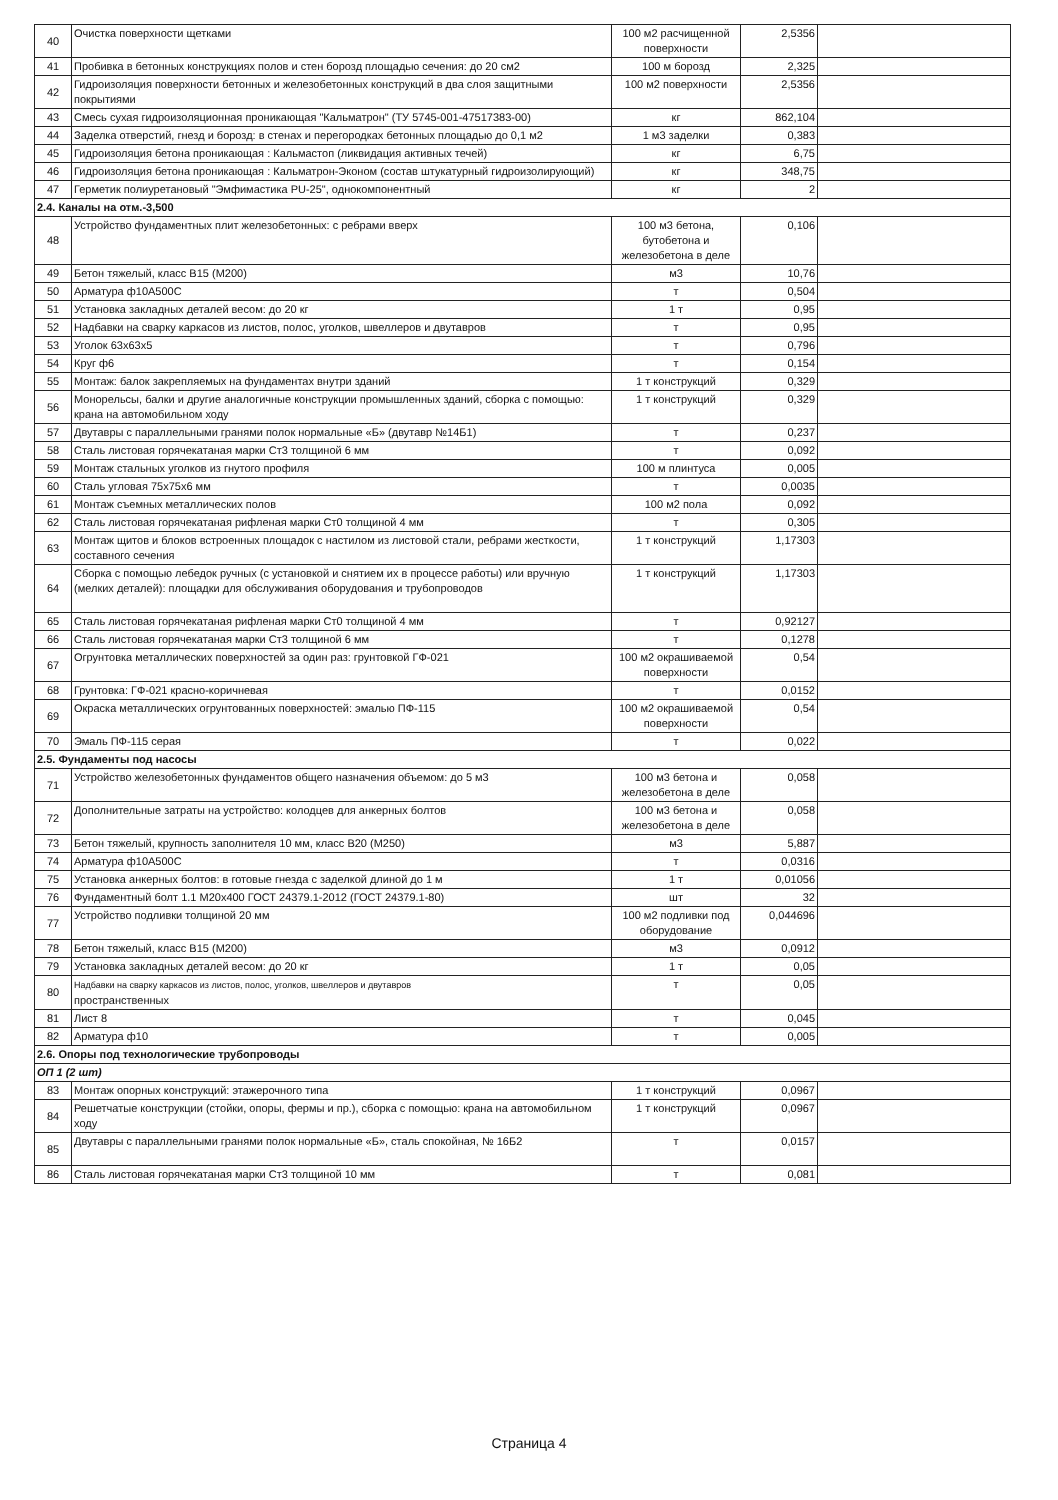| 40 | Очистка поверхности щетками | 100 м2 расчищенной поверхности | 2,5356 | |
| 41 | Пробивка в бетонных конструкциях полов и стен борозд площадью сечения: до 20 см2 | 100 м борозд | 2,325 | |
| 42 | Гидроизоляция поверхности бетонных и железобетонных конструкций в два слоя защитными покрытиями | 100 м2 поверхности | 2,5356 | |
| 43 | Смесь сухая гидроизоляционная проникающая "Кальматрон" (ТУ 5745-001-47517383-00) | кг | 862,104 | |
| 44 | Заделка отверстий, гнезд и борозд: в стенах и перегородках бетонных площадью до 0,1 м2 | 1 м3 заделки | 0,383 | |
| 45 | Гидроизоляция бетона проникающая : Кальмастоп (ликвидация активных течей) | кг | 6,75 | |
| 46 | Гидроизоляция бетона проникающая : Кальматрон-Эконом (состав штукатурный гидроизолирующий) | кг | 348,75 | |
| 47 | Герметик полиуретановый "Эмфимастика PU-25", однокомпонентный | кг | 2 | |
| 2.4. Каналы на отм.-3,500 | | | | |
| 48 | Устройство фундаментных плит железобетонных: с ребрами вверх | 100 м3 бетона, бутобетона и железобетона в деле | 0,106 | |
| 49 | Бетон тяжелый, класс В15 (М200) | м3 | 10,76 | |
| 50 | Арматура ф10А500С | т | 0,504 | |
| 51 | Установка закладных деталей весом: до 20 кг | 1 т | 0,95 | |
| 52 | Надбавки на сварку каркасов из листов, полос, уголков, швеллеров и двутавров | т | 0,95 | |
| 53 | Уголок 63х63х5 | т | 0,796 | |
| 54 | Круг ф6 | т | 0,154 | |
| 55 | Монтаж: балок закрепляемых на фундаментах внутри зданий | 1 т конструкций | 0,329 | |
| 56 | Монорельсы, балки и другие аналогичные конструкции промышленных зданий, сборка с помощью: крана на автомобильном ходу | 1 т конструкций | 0,329 | |
| 57 | Двутавры с параллельными гранями полок нормальные «Б» (двутавр №14Б1) | т | 0,237 | |
| 58 | Сталь листовая горячекатаная марки Ст3 толщиной 6 мм | т | 0,092 | |
| 59 | Монтаж стальных уголков из гнутого профиля | 100 м плинтуса | 0,005 | |
| 60 | Сталь угловая 75х75х6 мм | т | 0,0035 | |
| 61 | Монтаж съемных металлических полов | 100 м2 пола | 0,092 | |
| 62 | Сталь листовая горячекатаная рифленая марки Ст0 толщиной 4 мм | т | 0,305 | |
| 63 | Монтаж щитов и блоков встроенных площадок с настилом из листовой стали, ребрами жесткости, составного сечения | 1 т конструкций | 1,17303 | |
| 64 | Сборка с помощью лебедок ручных (с установкой и снятием их в процессе работы) или вручную (мелких деталей): площадки для обслуживания оборудования и трубопроводов | 1 т конструкций | 1,17303 | |
| 65 | Сталь листовая горячекатаная рифленая марки Ст0 толщиной 4 мм | т | 0,92127 | |
| 66 | Сталь листовая горячекатаная марки Ст3 толщиной 6 мм | т | 0,1278 | |
| 67 | Огрунтовка металлических поверхностей за один раз: грунтовкой ГФ-021 | 100 м2 окрашиваемой поверхности | 0,54 | |
| 68 | Грунтовка: ГФ-021 красно-коричневая | т | 0,0152 | |
| 69 | Окраска металлических огрунтованных поверхностей: эмалью ПФ-115 | 100 м2 окрашиваемой поверхности | 0,54 | |
| 70 | Эмаль ПФ-115 серая | т | 0,022 | |
| 2.5. Фундаменты под насосы | | | | |
| 71 | Устройство железобетонных фундаментов общего назначения объемом: до 5 м3 | 100 м3 бетона и железобетона в деле | 0,058 | |
| 72 | Дополнительные затраты на устройство: колодцев для анкерных болтов | 100 м3 бетона и железобетона в деле | 0,058 | |
| 73 | Бетон тяжелый, крупность заполнителя 10 мм, класс В20 (М250) | м3 | 5,887 | |
| 74 | Арматура ф10А500С | т | 0,0316 | |
| 75 | Установка анкерных болтов: в готовые гнезда с заделкой длиной до 1 м | 1 т | 0,01056 | |
| 76 | Фундаментный болт 1.1 М20х400 ГОСТ 24379.1-2012 (ГОСТ 24379.1-80) | шт | 32 | |
| 77 | Устройство подливки толщиной 20 мм | 100 м2 подливки под оборудование | 0,044696 | |
| 78 | Бетон тяжелый, класс В15 (М200) | м3 | 0,0912 | |
| 79 | Установка закладных деталей весом: до 20 кг | 1 т | 0,05 | |
| 80 | Надбавки на сварку каркасов из листов, полос, уголков, швеллеров и двутавров пространственных | т | 0,05 | |
| 81 | Лист 8 | т | 0,045 | |
| 82 | Арматура ф10 | т | 0,005 | |
| 2.6. Опоры под технологические трубопроводы | | | | |
| ОП 1 (2 шт) | | | | |
| 83 | Монтаж опорных конструкций: этажерочного типа | 1 т конструкций | 0,0967 | |
| 84 | Решетчатые конструкции (стойки, опоры, фермы и пр.), сборка с помощью: крана на автомобильном ходу | 1 т конструкций | 0,0967 | |
| 85 | Двутавры с параллельными гранями полок нормальные «Б», сталь спокойная, № 16Б2 | т | 0,0157 | |
| 86 | Сталь листовая горячекатаная марки Ст3 толщиной 10 мм | т | 0,081 | |
Страница 4